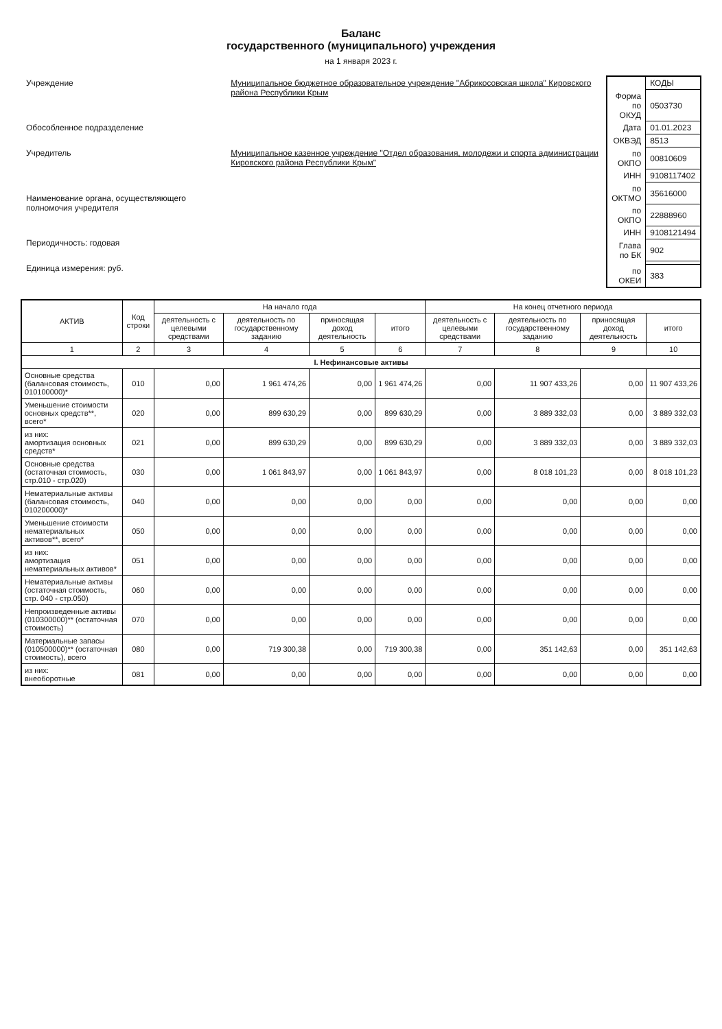Баланс
государственного (муниципального) учреждения
на 1 января 2023 г.
| Учреждение | Муниципальное бюджетное образовательное учреждение "Абрикосовская школа" Кировского района Республики Крым |
| Обособленное подразделение | |
| Учредитель | Муниципальное казенное учреждение "Отдел образования, молодежи и спорта администрации Кировского района Республики Крым" |
| Наименование органа, осуществляющего полномочия учредителя | |
| Периодичность: годовая | |
| Единица измерения: руб. | |
| | КОДЫ |
| Форма по ОКУД | 0503730 |
| Дата | 01.01.2023 |
| ОКВЭД | 8513 |
| по ОКПО | 00810609 |
| ИНН | 9108117402 |
| по ОКТМО | 35616000 |
| по ОКПО | 22888960 |
| ИНН | 9108121494 |
| Глава по БК | 902 |
| по ОКЕИ | 383 |
| АКТИВ | Код строки | На начало года | | | | На конец отчетного периода | | | |
| --- | --- | --- | --- | --- | --- | --- | --- | --- | --- |
| | | деятельность с целевыми средствами | деятельность по государственному заданию | приносящая доход деятельность | итого | деятельность с целевыми средствами | деятельность по государственному заданию | приносящая доход деятельность | итого |
| 1 | 2 | 3 | 4 | 5 | 6 | 7 | 8 | 9 | 10 |
| I. Нефинансовые активы | | | | | | | | | |
| Основные средства (балансовая стоимость, 010100000)* | 010 | 0,00 | 1 961 474,26 | 0,00 | 1 961 474,26 | 0,00 | 11 907 433,26 | 0,00 | 11 907 433,26 |
| Уменьшение стоимости основных средств**, всего* | 020 | 0,00 | 899 630,29 | 0,00 | 899 630,29 | 0,00 | 3 889 332,03 | 0,00 | 3 889 332,03 |
| из них: амортизация основных средств* | 021 | 0,00 | 899 630,29 | 0,00 | 899 630,29 | 0,00 | 3 889 332,03 | 0,00 | 3 889 332,03 |
| Основные средства (остаточная стоимость, стр.010 - стр.020) | 030 | 0,00 | 1 061 843,97 | 0,00 | 1 061 843,97 | 0,00 | 8 018 101,23 | 0,00 | 8 018 101,23 |
| Нематериальные активы (балансовая стоимость, 010200000)* | 040 | 0,00 | 0,00 | 0,00 | 0,00 | 0,00 | 0,00 | 0,00 | 0,00 |
| Уменьшение стоимости нематериальных активов**, всего* | 050 | 0,00 | 0,00 | 0,00 | 0,00 | 0,00 | 0,00 | 0,00 | 0,00 |
| из них: амортизация нематериальных активов* | 051 | 0,00 | 0,00 | 0,00 | 0,00 | 0,00 | 0,00 | 0,00 | 0,00 |
| Нематериальные активы (остаточная стоимость, стр. 040 - стр.050) | 060 | 0,00 | 0,00 | 0,00 | 0,00 | 0,00 | 0,00 | 0,00 | 0,00 |
| Непроизведенные активы (010300000)** (остаточная стоимость) | 070 | 0,00 | 0,00 | 0,00 | 0,00 | 0,00 | 0,00 | 0,00 | 0,00 |
| Материальные запасы (010500000)** (остаточная стоимость), всего | 080 | 0,00 | 719 300,38 | 0,00 | 719 300,38 | 0,00 | 351 142,63 | 0,00 | 351 142,63 |
| из них: внеоборотные | 081 | 0,00 | 0,00 | 0,00 | 0,00 | 0,00 | 0,00 | 0,00 | 0,00 |